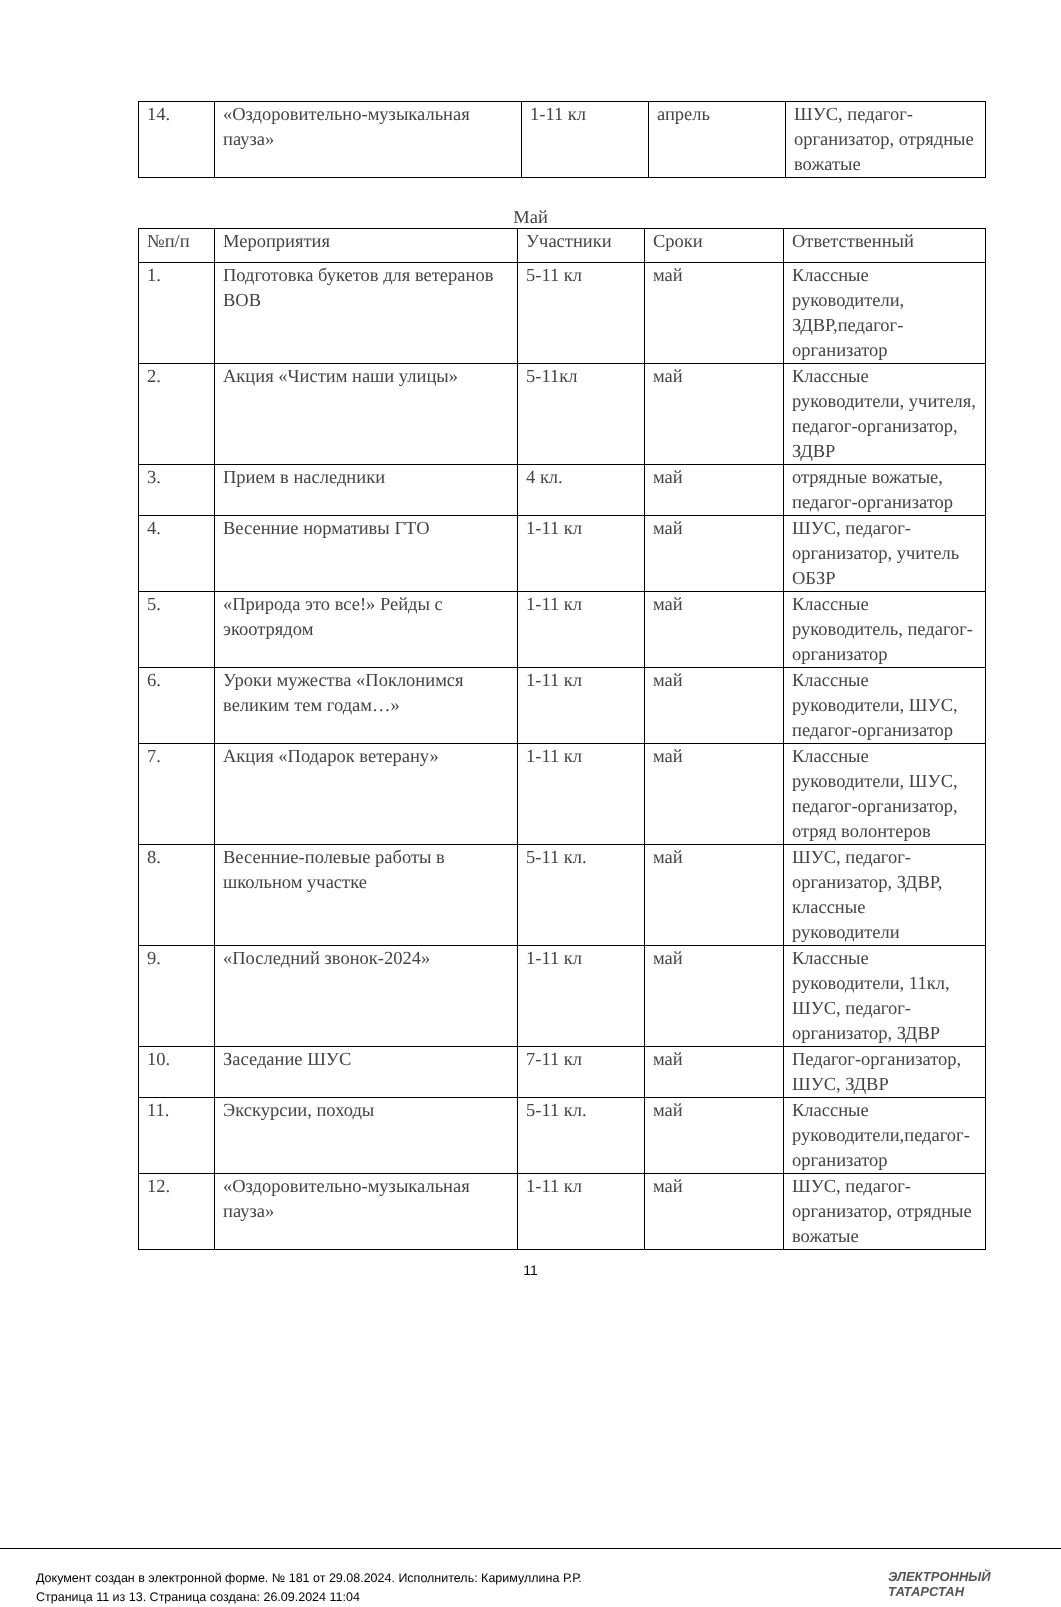| 14. | «Оздоровительно-музыкальная пауза» | 1-11 кл | апрель | ШУС, педагог-организатор, отрядные вожатые |
Май
| №п/п | Мероприятия | Участники | Сроки | Ответственный |
| 1. | Подготовка букетов для ветеранов ВОВ | 5-11 кл | май | Классные руководители, ЗДВР,педагог-организатор |
| 2. | Акция «Чистим наши улицы» | 5-11кл | май | Классные руководители, учителя, педагог-организатор, ЗДВР |
| 3. | Прием в наследники | 4 кл. | май | отрядные вожатые, педагог-организатор |
| 4. | Весенние нормативы ГТО | 1-11 кл | май | ШУС, педагог-организатор, учитель ОБЗР |
| 5. | «Природа это все!» Рейды с экоотрядом | 1-11 кл | май | Классные руководитель, педагог-организатор |
| 6. | Уроки мужества «Поклонимся великим тем годам…» | 1-11 кл | май | Классные руководители, ШУС, педагог-организатор |
| 7. | Акция «Подарок ветерану» | 1-11 кл | май | Классные руководители, ШУС, педагог-организатор, отряд волонтеров |
| 8. | Весенние-полевые работы в школьном участке | 5-11 кл. | май | ШУС, педагог-организатор, ЗДВР, классные руководители |
| 9. | «Последний звонок-2024» | 1-11 кл | май | Классные руководители, 11кл, ШУС, педагог-организатор, ЗДВР |
| 10. | Заседание ШУС | 7-11 кл | май | Педагог-организатор, ШУС, ЗДВР |
| 11. | Экскурсии, походы | 5-11 кл. | май | Классные руководители,педагог-организатор |
| 12. | «Оздоровительно-музыкальная пауза» | 1-11 кл | май | ШУС, педагог-организатор, отрядные вожатые |
11
Документ создан в электронной форме. № 181 от 29.08.2024. Исполнитель: Каримуллина Р.Р.
Страница 11 из 13. Страница создана: 26.09.2024 11:04
ЭЛЕКТРОННЫЙ
ТАТАРСТАН